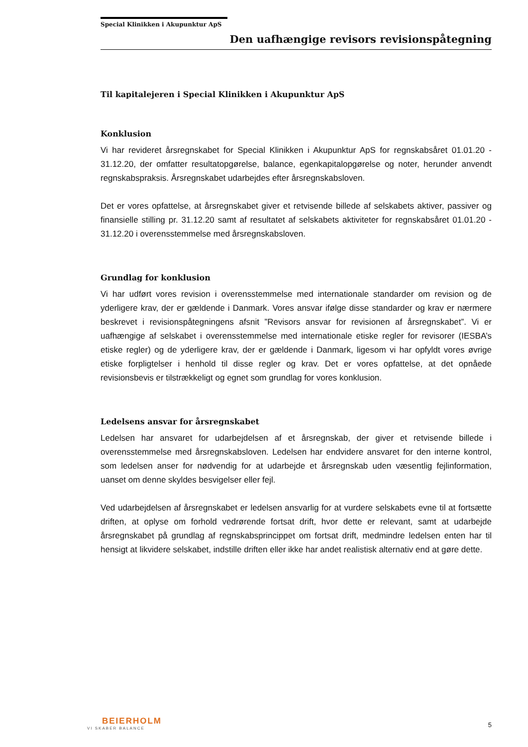Special Klinikken i Akupunktur ApS
Den uafhængige revisors revisionspåtegning
Til kapitalejeren i Special Klinikken i Akupunktur ApS
Konklusion
Vi har revideret årsregnskabet for Special Klinikken i Akupunktur ApS for regnskabsåret 01.01.20 - 31.12.20, der omfatter resultatopgørelse, balance, egenkapitalopgørelse og noter, herunder anvendt regnskabspraksis. Årsregnskabet udarbejdes efter årsregnskabsloven.
Det er vores opfattelse, at årsregnskabet giver et retvisende billede af selskabets aktiver, passiver og finansielle stilling pr. 31.12.20 samt af resultatet af selskabets aktiviteter for regnskabsåret 01.01.20 - 31.12.20 i overensstemmelse med årsregnskabsloven.
Grundlag for konklusion
Vi har udført vores revision i overensstemmelse med internationale standarder om revision og de yderligere krav, der er gældende i Danmark. Vores ansvar ifølge disse standarder og krav er nærmere beskrevet i revisionspåtegningens afsnit ”Revisors ansvar for revisionen af årsregnskabet”. Vi er uafhængige af selskabet i overensstemmelse med internationale etiske regler for revisorer (IESBA’s etiske regler) og de yderligere krav, der er gældende i Danmark, ligesom vi har opfyldt vores øvrige etiske forpligtelser i henhold til disse regler og krav. Det er vores opfattelse, at det opnåede revisionsbevis er tilstrækkeligt og egnet som grundlag for vores konklusion.
Ledelsens ansvar for årsregnskabet
Ledelsen har ansvaret for udarbejdelsen af et årsregnskab, der giver et retvisende billede i overensstemmelse med årsregnskabsloven. Ledelsen har endvidere ansvaret for den interne kontrol, som ledelsen anser for nødvendig for at udarbejde et årsregnskab uden væsentlig fejlinformation, uanset om denne skyldes besvigelser eller fejl.
Ved udarbejdelsen af årsregnskabet er ledelsen ansvarlig for at vurdere selskabets evne til at fortsætte driften, at oplyse om forhold vedrørende fortsat drift, hvor dette er relevant, samt at udarbejde årsregnskabet på grundlag af regnskabsprincippet om fortsat drift, medmindre ledelsen enten har til hensigt at likvidere selskabet, indstille driften eller ikke har andet realistisk alternativ end at gøre dette.
BEIERHOLM
VI SKABER BALANCE
5